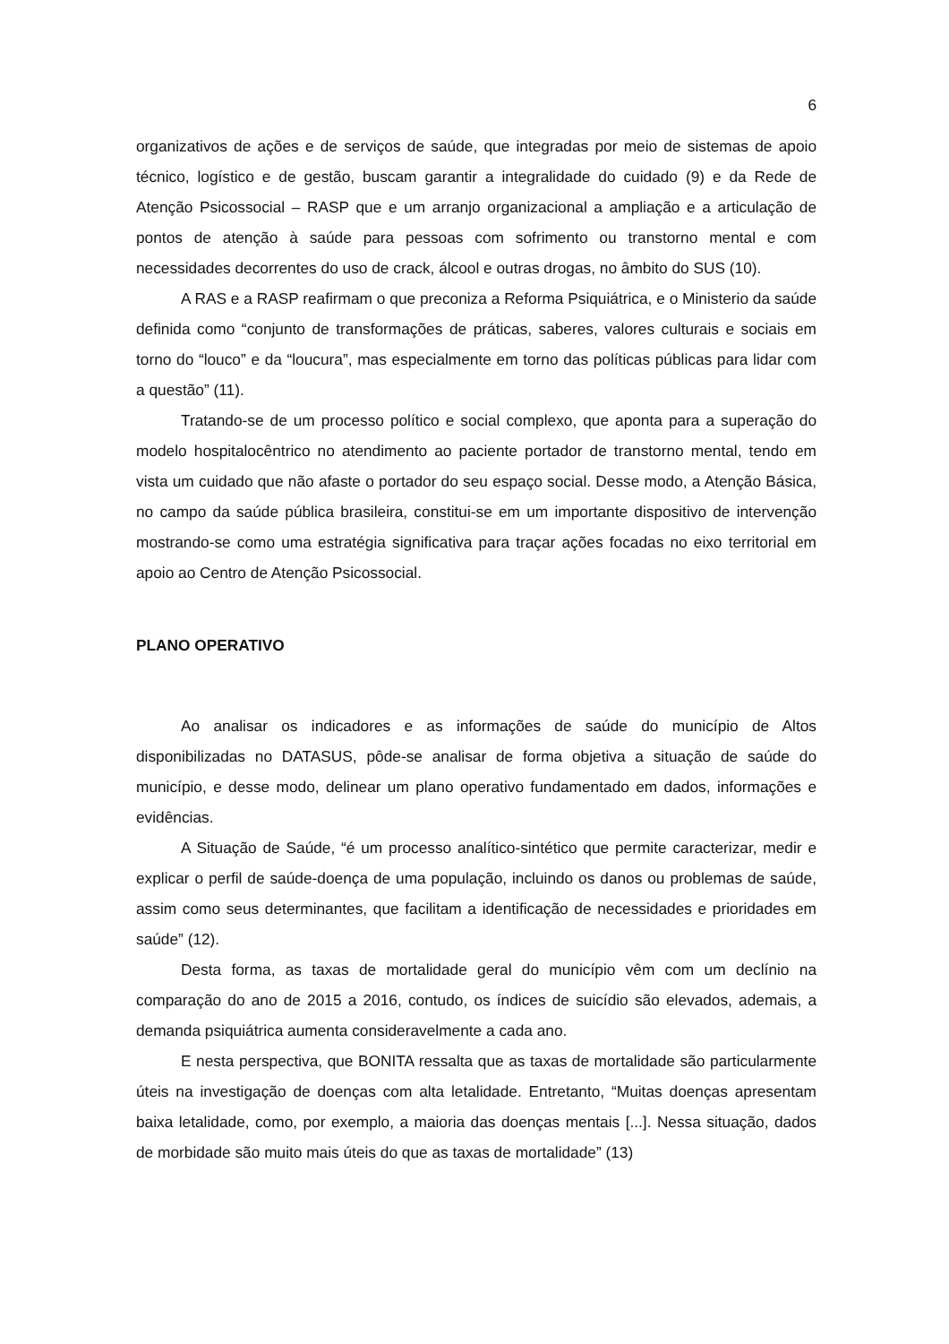6
organizativos de ações e de serviços de saúde, que integradas por meio de sistemas de apoio técnico, logístico e de gestão, buscam garantir a integralidade do cuidado (9) e da Rede de Atenção Psicossocial – RASP que e um arranjo organizacional a ampliação e a articulação de pontos de atenção à saúde para pessoas com sofrimento ou transtorno mental e com necessidades decorrentes do uso de crack, álcool e outras drogas, no âmbito do SUS (10).
A RAS e a RASP reafirmam o que preconiza a Reforma Psiquiátrica, e o Ministerio da saúde definida como “conjunto de transformações de práticas, saberes, valores culturais e sociais em torno do “louco” e da “loucura”, mas especialmente em torno das políticas públicas para lidar com a questão” (11).
Tratando-se de um processo político e social complexo, que aponta para a superação do modelo hospitalocêntrico no atendimento ao paciente portador de transtorno mental, tendo em vista um cuidado que não afaste o portador do seu espaço social. Desse modo, a Atenção Básica, no campo da saúde pública brasileira, constitui-se em um importante dispositivo de intervenção mostrando-se como uma estratégia significativa para traçar ações focadas no eixo territorial em apoio ao Centro de Atenção Psicossocial.
PLANO OPERATIVO
Ao analisar os indicadores e as informações de saúde do município de Altos disponibilizadas no DATASUS, pôde-se analisar de forma objetiva a situação de saúde do município, e desse modo, delinear um plano operativo fundamentado em dados, informações e evidências.
A Situação de Saúde, “é um processo analítico-sintético que permite caracterizar, medir e explicar o perfil de saúde-doença de uma população, incluindo os danos ou problemas de saúde, assim como seus determinantes, que facilitam a identificação de necessidades e prioridades em saúde” (12).
Desta forma, as taxas de mortalidade geral do município vêm com um declínio na comparação do ano de 2015 a 2016, contudo, os índices de suicídio são elevados, ademais, a demanda psiquiátrica aumenta consideravelmente a cada ano.
E nesta perspectiva, que BONITA ressalta que as taxas de mortalidade são particularmente úteis na investigação de doenças com alta letalidade. Entretanto, “Muitas doenças apresentam baixa letalidade, como, por exemplo, a maioria das doenças mentais [...]. Nessa situação, dados de morbidade são muito mais úteis do que as taxas de mortalidade” (13)